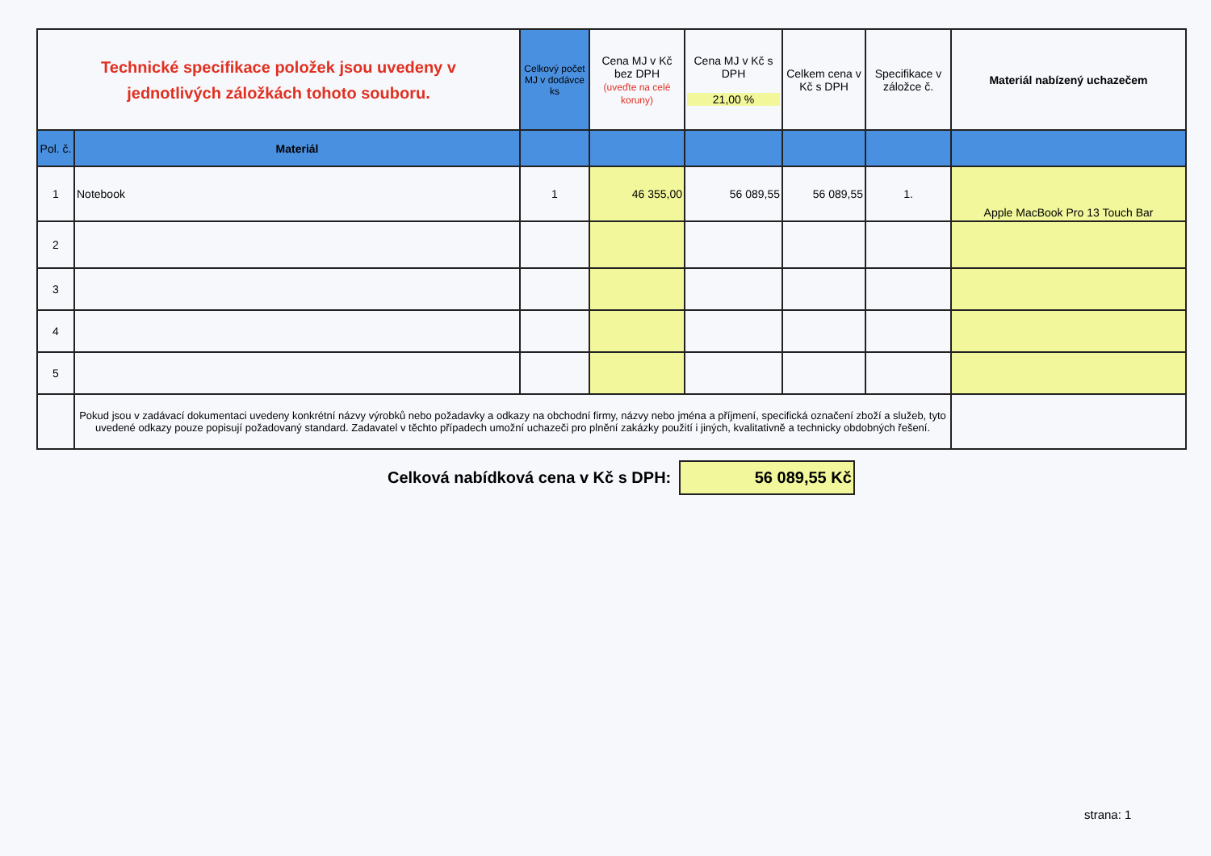| Technické specifikace položek jsou uvedeny v jednotlivých záložkách tohoto souboru. | | Celkový počet MJ v dodávce ks | Cena MJ v Kč bez DPH (uveďte na celé koruny) | Cena MJ v Kč s DPH 21,00 % | Celkem cena v Kč s DPH | Specifikace v záložce č. | Materiál nabízený uchazečem |
| --- | --- | --- | --- | --- | --- | --- | --- |
| Pol. č. | Materiál | | | | | | |
| 1 | Notebook | 1 | 46 355,00 | 56 089,55 | 56 089,55 | 1. | Apple MacBook Pro 13 Touch Bar |
| 2 | | | | | | | |
| 3 | | | | | | | |
| 4 | | | | | | | |
| 5 | | | | | | | |
| | Pokud jsou v zadávací dokumentaci uvedeny konkrétní názvy výrobků nebo požadavky a odkazy na obchodní firmy, názvy nebo jména a příjmení, specifická označení zboží a služeb, tyto uvedené odkazy pouze popisují požadovaný standard. Zadavatel v těchto případech umožní uchazeči pro plnění zakázky použití i jiných, kvalitativně a technicky obdobných řešení. | | | | | | |
Celková nabídková cena v Kč s DPH: 56 089,55 Kč
strana: 1